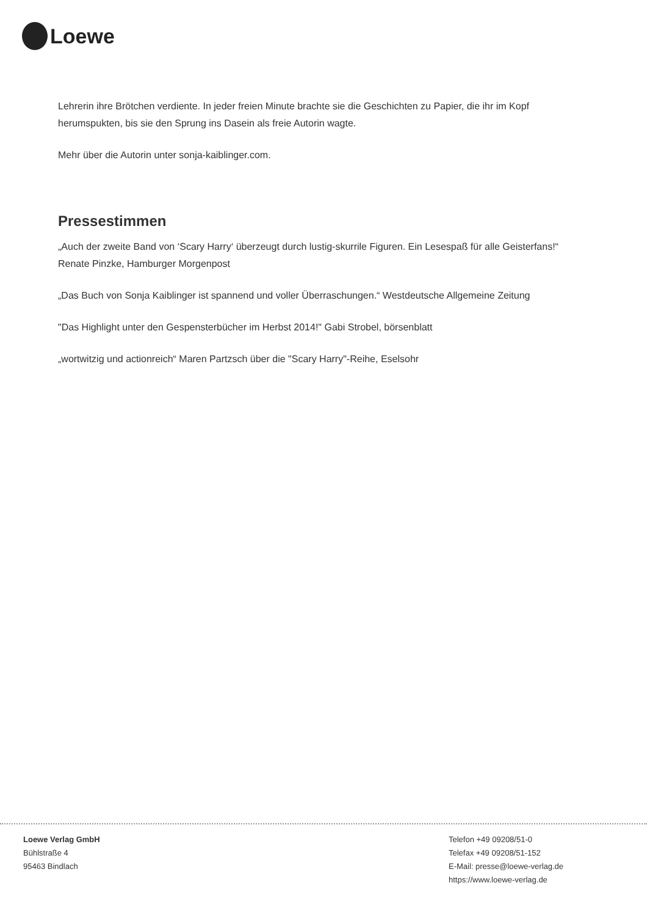Loewe
Lehrerin ihre Brötchen verdiente. In jeder freien Minute brachte sie die Geschichten zu Papier, die ihr im Kopf herumspukten, bis sie den Sprung ins Dasein als freie Autorin wagte.
Mehr über die Autorin unter sonja-kaiblinger.com.
Pressestimmen
„Auch der zweite Band von ‘Scary Harry‘ überzeugt durch lustig-skurrile Figuren. Ein Lesespaß für alle Geisterfans!“ Renate Pinzke, Hamburger Morgenpost
„Das Buch von Sonja Kaiblinger ist spannend und voller Überraschungen.“ Westdeutsche Allgemeine Zeitung
"Das Highlight unter den Gespensterbücher im Herbst 2014!" Gabi Strobel, börsenblatt
„wortwitzig und actionreich“ Maren Partzsch über die "Scary Harry"-Reihe, Eselsohr
Loewe Verlag GmbH
Bühlstraße 4
95463 Bindlach
Telefon +49 09208/51-0
Telefax +49 09208/51-152
E-Mail: presse@loewe-verlag.de
https://www.loewe-verlag.de